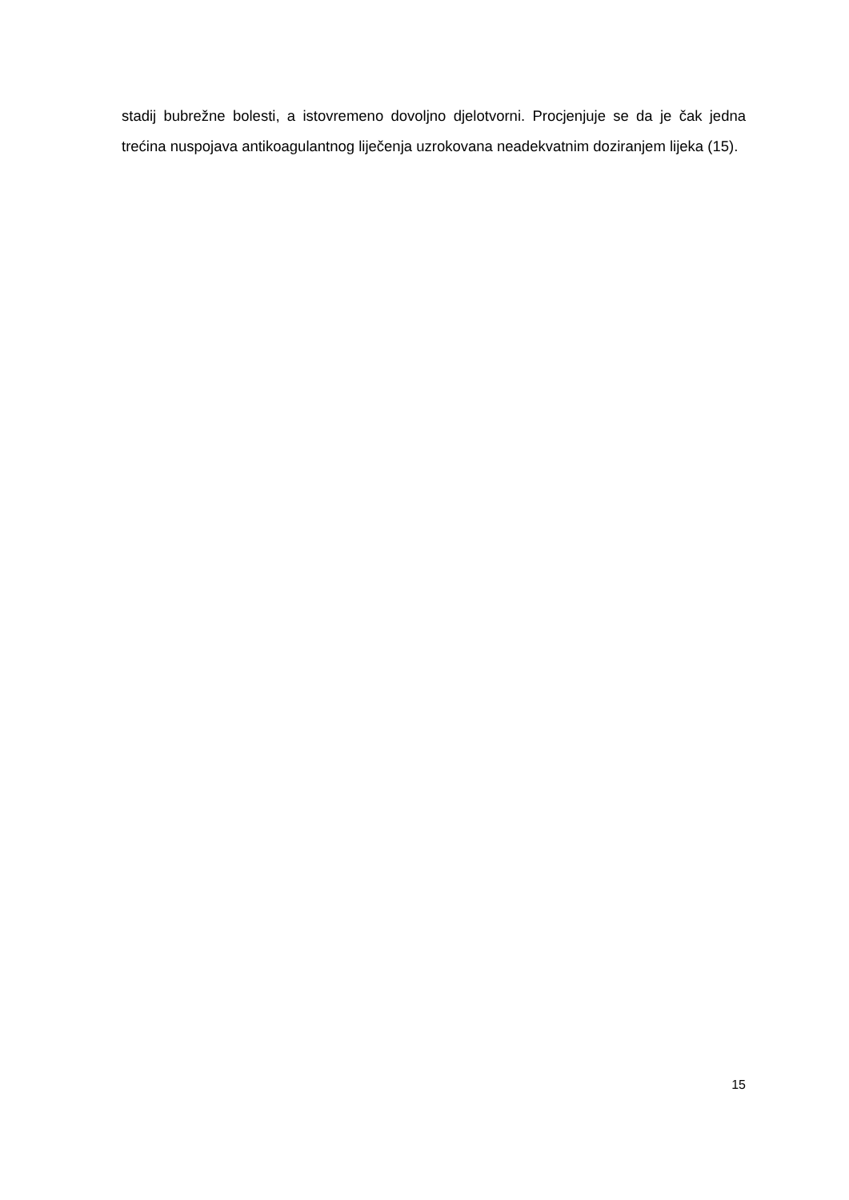stadij bubrežne bolesti, a istovremeno dovoljno djelotvorni. Procjenjuje se da je čak jedna trećina nuspojava antikoagulantnog liječenja uzrokovana neadekvatnim doziranjem lijeka (15).
15